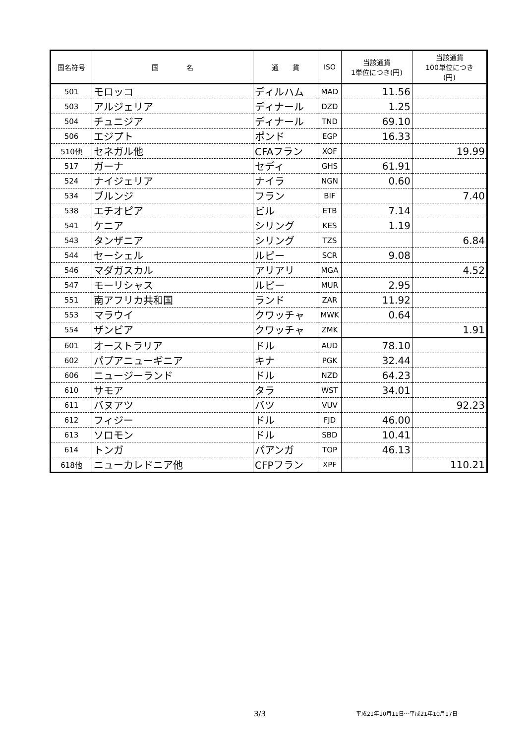| 国名符号 | 国 名 | 通 貨 | ISO | 当該通貨 1単位につき(円) | 当該通貨 100単位につき (円) |
| --- | --- | --- | --- | --- | --- |
| 501 | モロッコ | ディルハム | MAD | 11.56 | |
| 503 | アルジェリア | ディナール | DZD | 1.25 | |
| 504 | チュニジア | ディナール | TND | 69.10 | |
| 506 | エジプト | ポンド | EGP | 16.33 | |
| 510他 | セネガル他 | CFAフラン | XOF | | 19.99 |
| 517 | ガーナ | セディ | GHS | 61.91 | |
| 524 | ナイジェリア | ナイラ | NGN | 0.60 | |
| 534 | ブルンジ | フラン | BIF | | 7.40 |
| 538 | エチオピア | ビル | ETB | 7.14 | |
| 541 | ケニア | シリング | KES | 1.19 | |
| 543 | タンザニア | シリング | TZS | | 6.84 |
| 544 | セーシェル | ルピー | SCR | 9.08 | |
| 546 | マダガスカル | アリアリ | MGA | | 4.52 |
| 547 | モーリシャス | ルピー | MUR | 2.95 | |
| 551 | 南アフリカ共和国 | ランド | ZAR | 11.92 | |
| 553 | マラウイ | クワッチャ | MWK | 0.64 | |
| 554 | ザンビア | クワッチャ | ZMK | | 1.91 |
| 601 | オーストラリア | ドル | AUD | 78.10 | |
| 602 | パプアニューギニア | キナ | PGK | 32.44 | |
| 606 | ニュージーランド | ドル | NZD | 64.23 | |
| 610 | サモア | タラ | WST | 34.01 | |
| 611 | バヌアツ | バツ | VUV | | 92.23 |
| 612 | フィジー | ドル | FJD | 46.00 | |
| 613 | ソロモン | ドル | SBD | 10.41 | |
| 614 | トンガ | パアンガ | TOP | 46.13 | |
| 618他 | ニューカレドニア他 | CFPフラン | XPF | | 110.21 |
3/3 平成21年10月11日～平成21年10月17日